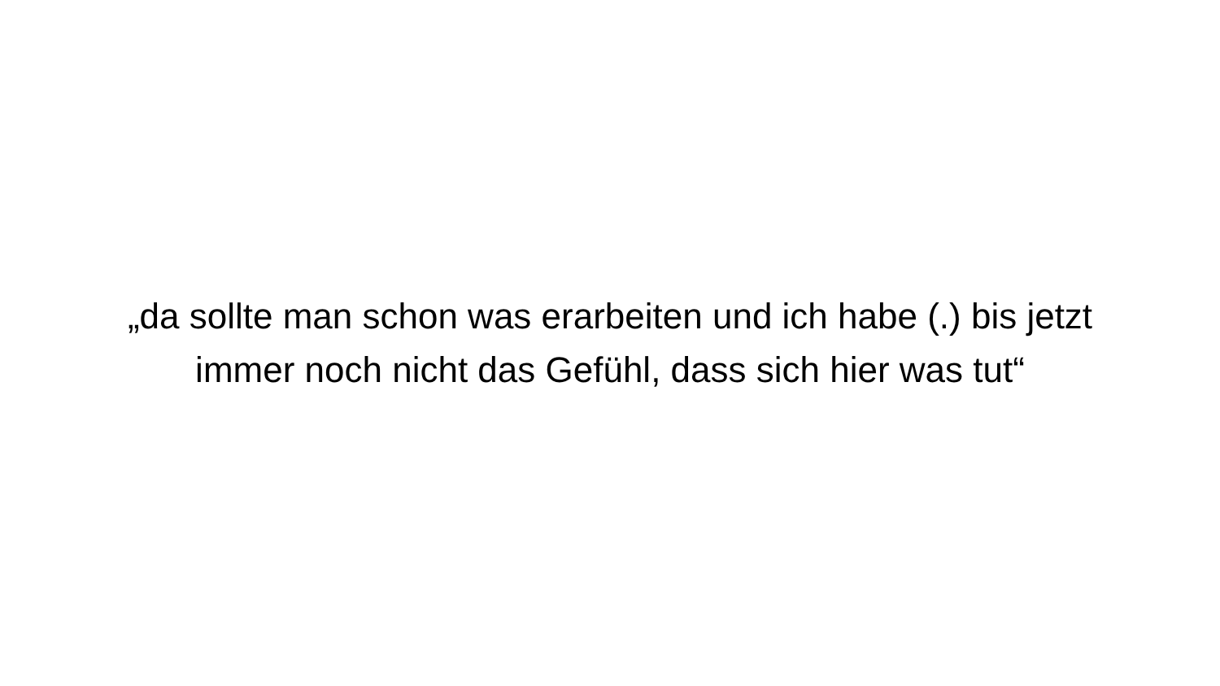„da sollte man schon was erarbeiten und ich habe (.) bis jetzt immer noch nicht das Gefühl, dass sich hier was tut“